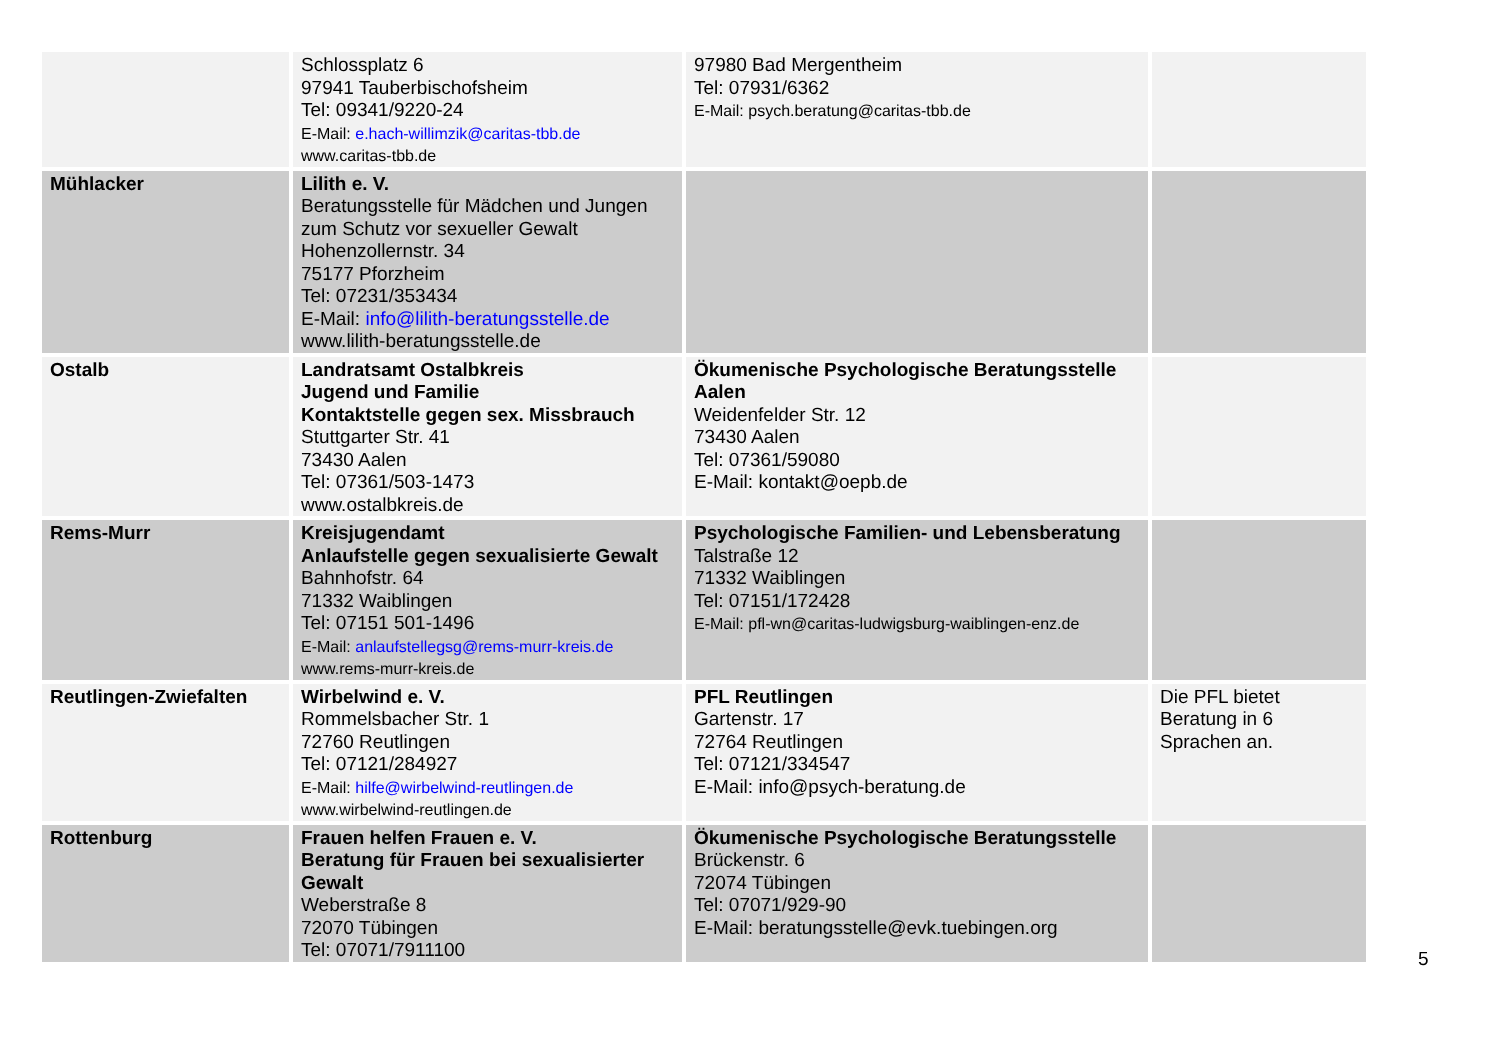| | Schlossplatz 6 97941 Tauberbischofsheim Tel: 09341/9220-24 E-Mail: e.hach-willimzik@caritas-tbb.de www.caritas-tbb.de | 97980 Bad Mergentheim Tel: 07931/6362 E-Mail: psych.beratung@caritas-tbb.de | |
| Mühlacker | Lilith e. V. Beratungsstelle für Mädchen und Jungen zum Schutz vor sexueller Gewalt Hohenzollernstr. 34 75177 Pforzheim Tel: 07231/353434 E-Mail: info@lilith-beratungsstelle.de www.lilith-beratungsstelle.de | | |
| Ostalb | Landratsamt Ostalbkreis Jugend und Familie Kontaktstelle gegen sex. Missbrauch Stuttgarter Str. 41 73430 Aalen Tel: 07361/503-1473 www.ostalbkreis.de | Ökumenische Psychologische Beratungsstelle Aalen Weidenfelder Str. 12 73430 Aalen Tel: 07361/59080 E-Mail: kontakt@oepb.de | |
| Rems-Murr | Kreisjugendamt Anlaufstelle gegen sexualisierte Gewalt Bahnhofstr. 64 71332 Waiblingen Tel: 07151 501-1496 E-Mail: anlaufstellegsg@rems-murr-kreis.de www.rems-murr-kreis.de | Psychologische Familien- und Lebensberatung Talstraße 12 71332 Waiblingen Tel: 07151/172428 E-Mail: pfl-wn@caritas-ludwigsburg-waiblingen-enz.de | |
| Reutlingen-Zwiefalten | Wirbelwind e. V. Rommelsbacher Str. 1 72760 Reutlingen Tel: 07121/284927 E-Mail: hilfe@wirbelwind-reutlingen.de www.wirbelwind-reutlingen.de | PFL Reutlingen Gartenstr. 17 72764 Reutlingen Tel: 07121/334547 E-Mail: info@psych-beratung.de | Die PFL bietet Beratung in 6 Sprachen an. |
| Rottenburg | Frauen helfen Frauen e. V. Beratung für Frauen bei sexualisierter Gewalt Weberstraße 8 72070 Tübingen Tel: 07071/7911100 | Ökumenische Psychologische Beratungsstelle Brückenstr. 6 72074 Tübingen Tel: 07071/929-90 E-Mail: beratungsstelle@evk.tuebingen.org | |
5